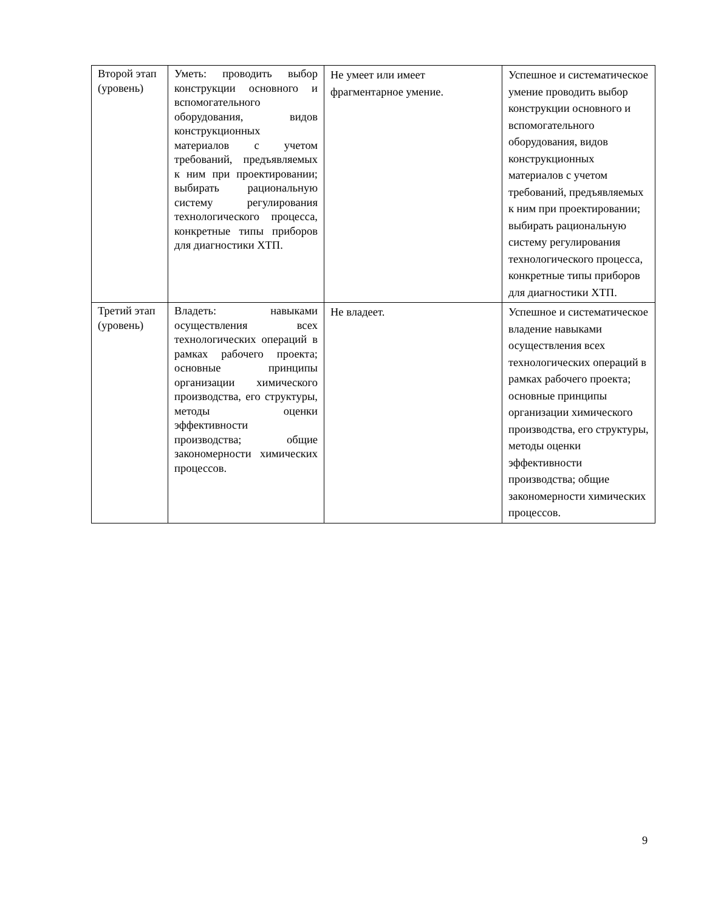| Второй этап (уровень) | Уметь: проводить выбор конструкции основного и вспомогательного оборудования, видов конструкционных материалов с учетом требований, предъявляемых к ним при проектировании; выбирать рациональную систему регулирования технологического процесса, конкретные типы приборов для диагностики ХТП. | Не умеет или имеет фрагментарное умение. | Успешное и систематическое умение проводить выбор конструкции основного и вспомогательного оборудования, видов конструкционных материалов с учетом требований, предъявляемых к ним при проектировании; выбирать рациональную систему регулирования технологического процесса, конкретные типы приборов для диагностики ХТП. |
| Третий этап (уровень) | Владеть: навыками осуществления всех технологических операций в рамках рабочего проекта; основные принципы организации химического производства, его структуры, методы оценки эффективности производства; общие закономерности химических процессов. | Не владеет. | Успешное и систематическое владение навыками осуществления всех технологических операций в рамках рабочего проекта; основные принципы организации химического производства, его структуры, методы оценки эффективности производства; общие закономерности химических процессов. |
9